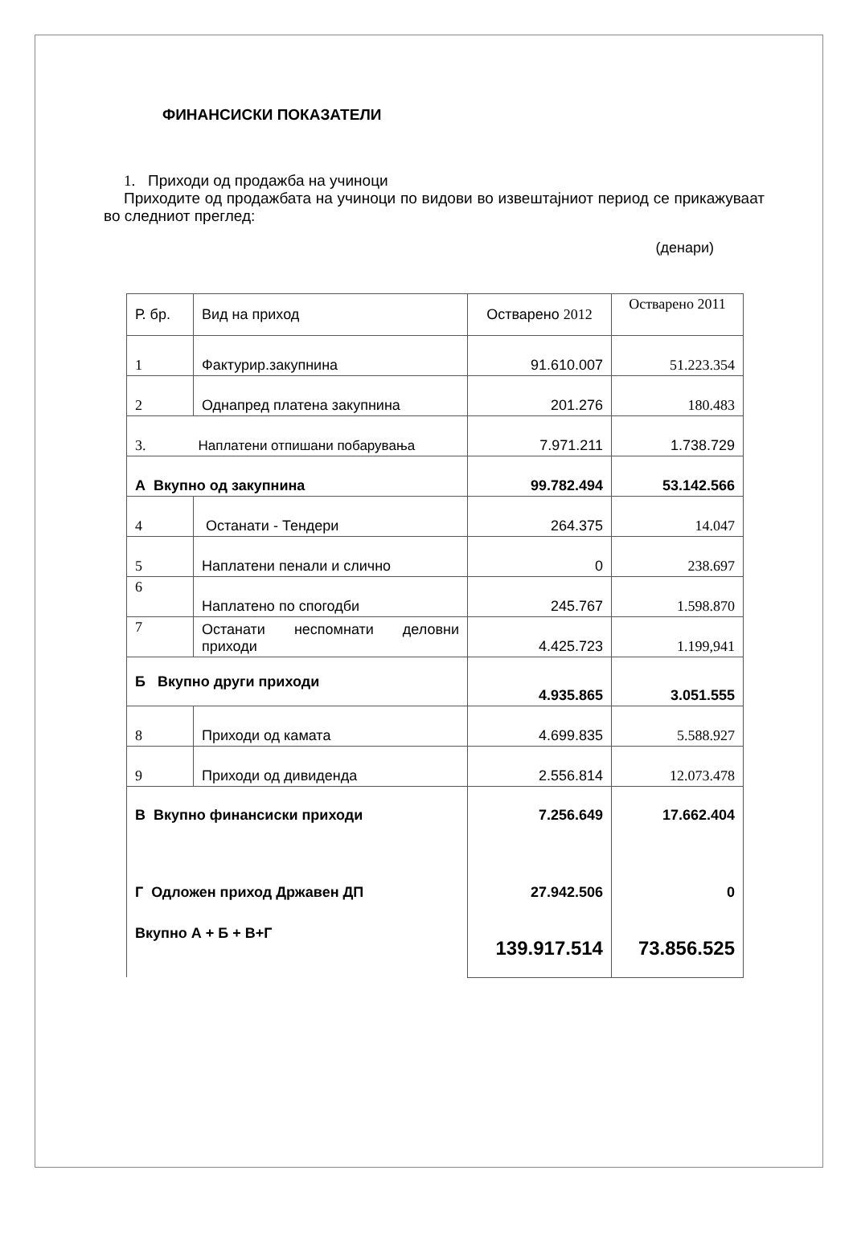ФИНАНСИСКИ ПОКАЗАТЕЛИ
1. Приходи од продажба на учиноци
Приходите од продажбата на учиноци по видови во извештајниот период се прикажуваат во следниот преглед:
(денари)
| Р. бр. | Вид на приход | Остварено 2012 | Остварено 2011 |
| --- | --- | --- | --- |
| 1 | Фактурир.закупнина | 91.610.007 | 51.223.354 |
| 2 | Однапред платена закупнина | 201.276 | 180.483 |
| 3. Наплатени отпишани побарувања | | 7.971.211 | 1.738.729 |
| А Вкупно од закупнина | | 99.782.494 | 53.142.566 |
| 4 | Останати - Тендери | 264.375 | 14.047 |
| 5 | Наплатени пенали и слично | 0 | 238.697 |
| 6 | Наплатено по спогодби | 245.767 | 1.598.870 |
| 7 | Останати неспомнати деловни приходи | 4.425.723 | 1.199,941 |
| Б Вкупно други приходи | | 4.935.865 | 3.051.555 |
| 8 | Приходи од камата | 4.699.835 | 5.588.927 |
| 9 | Приходи од дивиденда | 2.556.814 | 12.073.478 |
| В Вкупно финансиски приходи Г Одложен приход Државен ДП Вкупно А + Б + В+Г | | 7.256.649 27.942.506 139.917.514 | 17.662.404 0 73.856.525 |